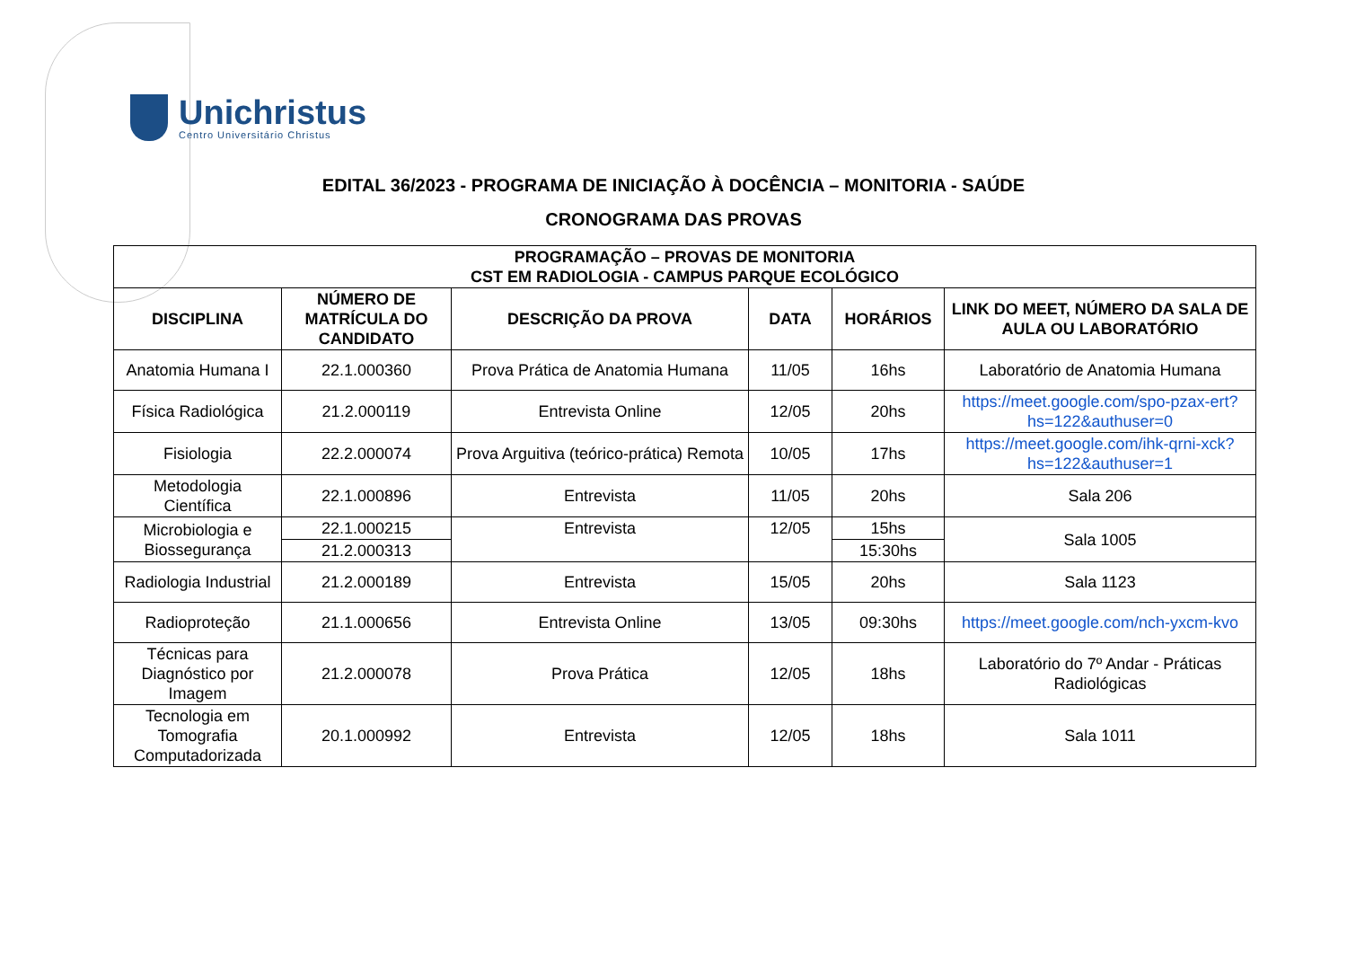Unichristus
Centro Universitário Christus
EDITAL 36/2023 - PROGRAMA DE INICIAÇÃO À DOCÊNCIA – MONITORIA - SAÚDE
CRONOGRAMA DAS PROVAS
| PROGRAMAÇÃO – PROVAS DE MONITORIA CST EM RADIOLOGIA - CAMPUS PARQUE ECOLÓGICO | | | | | |
| --- | --- | --- | --- | --- | --- |
| DISCIPLINA | NÚMERO DE MATRÍCULA DO CANDIDATO | DESCRIÇÃO DA PROVA | DATA | HORÁRIOS | LINK DO MEET, NÚMERO DA SALA DE AULA OU LABORATÓRIO |
| Anatomia Humana I | 22.1.000360 | Prova Prática de Anatomia Humana | 11/05 | 16hs | Laboratório de Anatomia Humana |
| Física Radiológica | 21.2.000119 | Entrevista Online | 12/05 | 20hs | https://meet.google.com/spo-pzax-ert?hs=122&authuser=0 |
| Fisiologia | 22.2.000074 | Prova Arguitiva (teórico-prática) Remota | 10/05 | 17hs | https://meet.google.com/ihk-qrni-xck?hs=122&authuser=1 |
| Metodologia Científica | 22.1.000896 | Entrevista | 11/05 | 20hs | Sala 206 |
| Microbiologia e Biossegurança | 22.1.000215 | Entrevista | 12/05 | 15hs | Sala 1005 |
| | 21.2.000313 | | | 15:30hs | |
| Radiologia Industrial | 21.2.000189 | Entrevista | 15/05 | 20hs | Sala 1123 |
| Radioproteção | 21.1.000656 | Entrevista Online | 13/05 | 09:30hs | https://meet.google.com/nch-yxcm-kvo |
| Técnicas para Diagnóstico por Imagem | 21.2.000078 | Prova Prática | 12/05 | 18hs | Laboratório do 7º Andar - Práticas Radiológicas |
| Tecnologia em Tomografia Computadorizada | 20.1.000992 | Entrevista | 12/05 | 18hs | Sala 1011 |